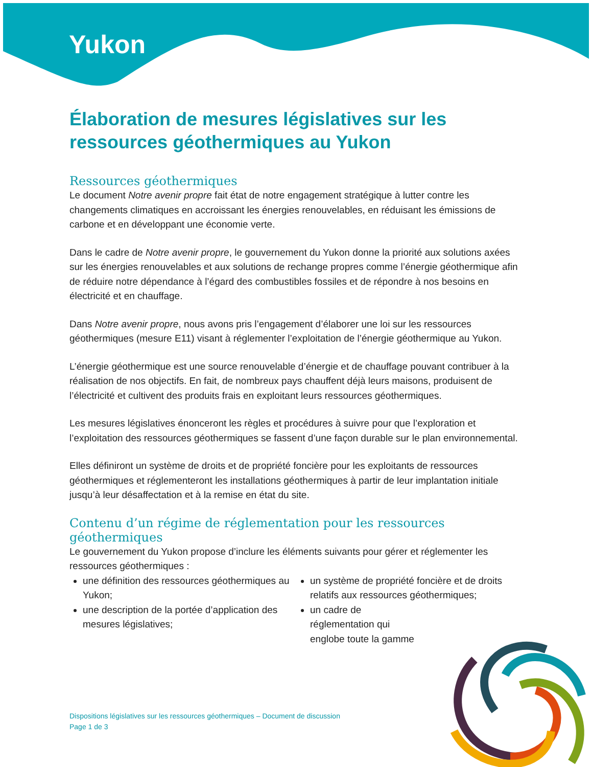Yukon
Élaboration de mesures législatives sur les ressources géothermiques au Yukon
Ressources géothermiques
Le document Notre avenir propre fait état de notre engagement stratégique à lutter contre les changements climatiques en accroissant les énergies renouvelables, en réduisant les émissions de carbone et en développant une économie verte.
Dans le cadre de Notre avenir propre, le gouvernement du Yukon donne la priorité aux solutions axées sur les énergies renouvelables et aux solutions de rechange propres comme l’énergie géothermique afin de réduire notre dépendance à l’égard des combustibles fossiles et de répondre à nos besoins en électricité et en chauffage.
Dans Notre avenir propre, nous avons pris l’engagement d’élaborer une loi sur les ressources géothermiques (mesure E11) visant à réglementer l’exploitation de l’énergie géothermique au Yukon.
L’énergie géothermique est une source renouvelable d’énergie et de chauffage pouvant contribuer à la réalisation de nos objectifs. En fait, de nombreux pays chauffent déjà leurs maisons, produisent de l’électricité et cultivent des produits frais en exploitant leurs ressources géothermiques.
Les mesures législatives énonceront les règles et procédures à suivre pour que l’exploration et l’exploitation des ressources géothermiques se fassent d’une façon durable sur le plan environnemental.
Elles définiront un système de droits et de propriété foncière pour les exploitants de ressources géothermiques et réglementeront les installations géothermiques à partir de leur implantation initiale jusqu’à leur désaffectation et à la remise en état du site.
Contenu d’un régime de réglementation pour les ressources géothermiques
Le gouvernement du Yukon propose d’inclure les éléments suivants pour gérer et réglementer les ressources géothermiques :
une définition des ressources géothermiques au Yukon;
une description de la portée d’application des mesures législatives;
un système de propriété foncière et de droits relatifs aux ressources géothermiques;
un cadre de réglementation qui englobe toute la gamme
Dispositions législatives sur les ressources géothermiques – Document de discussion
Page 1 de 3